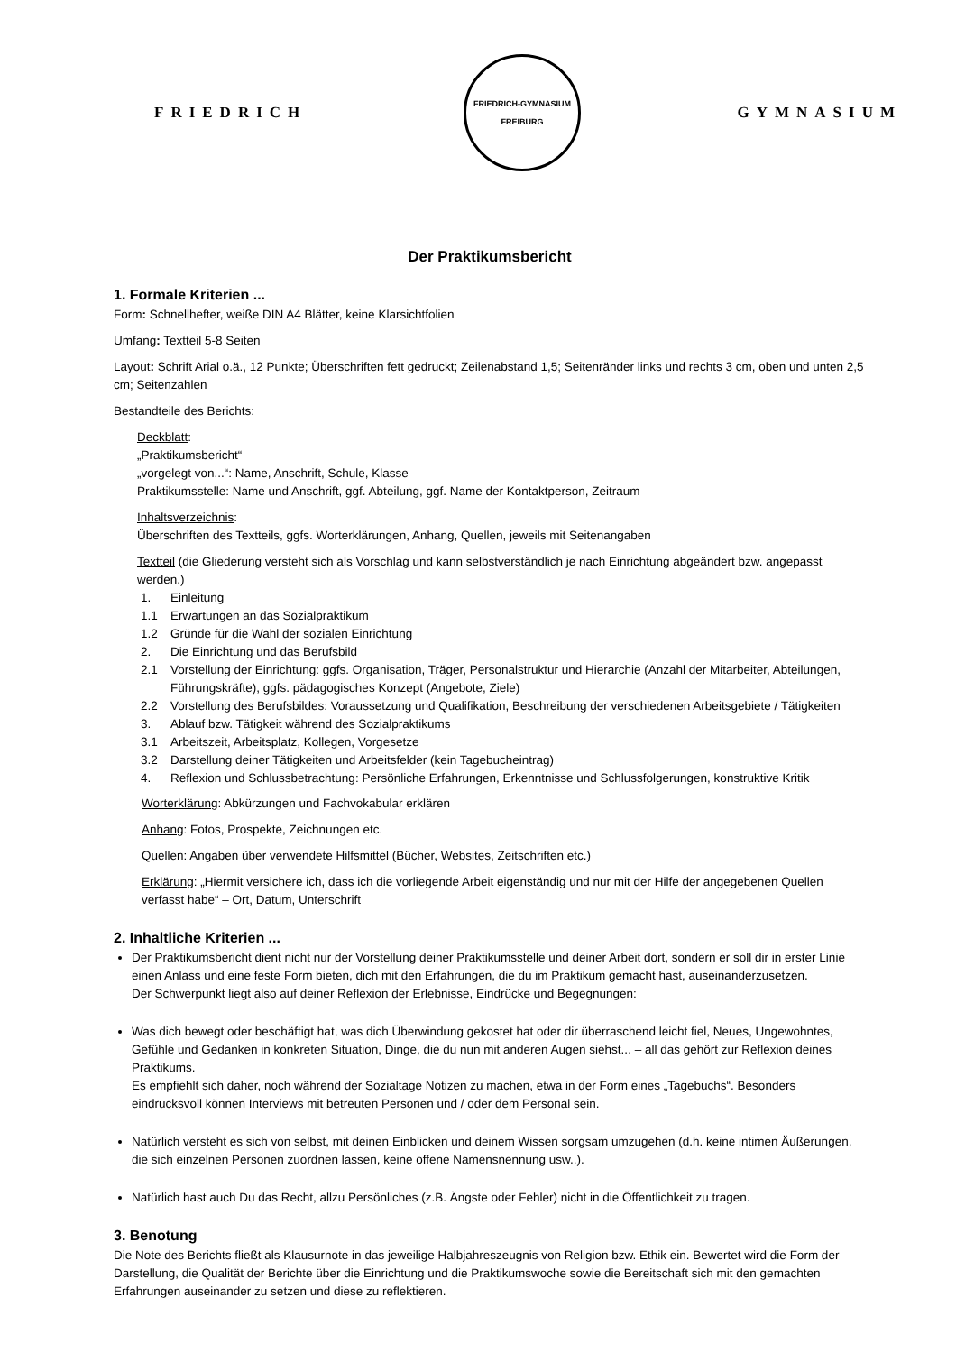FRIEDRICH
FRIEDRICH-GYMNASIUM
FREIBURG
GYMNASIUM
Der Praktikumsbericht
1. Formale Kriterien ...
Form: Schnellhefter, weiße DIN A4 Blätter, keine Klarsichtfolien
Umfang: Textteil 5-8 Seiten
Layout: Schrift Arial o.ä., 12 Punkte; Überschriften fett gedruckt; Zeilenabstand 1,5; Seitenränder links und rechts 3 cm, oben und unten 2,5 cm; Seitenzahlen
Bestandteile des Berichts:
Deckblatt:
„Praktikumsbericht“
„vorgelegt von...“: Name, Anschrift, Schule, Klasse
Praktikumsstelle: Name und Anschrift, ggf. Abteilung, ggf. Name der Kontaktperson, Zeitraum
Inhaltsverzeichnis:
Überschriften des Textteils, ggfs. Worterklärungen, Anhang, Quellen, jeweils mit Seitenangaben
Textteil (die Gliederung versteht sich als Vorschlag und kann selbstverständlich je nach Einrichtung abgeändert bzw. angepasst werden.)
| 1. | Einleitung |
| 1.1 | Erwartungen an das Sozialpraktikum |
| 1.2 | Gründe für die Wahl der sozialen Einrichtung |
| 2. | Die Einrichtung und das Berufsbild |
| 2.1 | Vorstellung der Einrichtung: ggfs. Organisation, Träger, Personalstruktur und Hierarchie (Anzahl der Mitarbeiter, Abteilungen, Führungskräfte), ggfs. pädagogisches Konzept (Angebote, Ziele) |
| 2.2 | Vorstellung des Berufsbildes: Voraussetzung und Qualifikation, Beschreibung der verschiedenen Arbeitsgebiete / Tätigkeiten |
| 3. | Ablauf bzw. Tätigkeit während des Sozialpraktikums |
| 3.1 | Arbeitszeit, Arbeitsplatz, Kollegen, Vorgesetze |
| 3.2 | Darstellung deiner Tätigkeiten und Arbeitsfelder (kein Tagebucheintrag) |
| 4. | Reflexion und Schlussbetrachtung: Persönliche Erfahrungen, Erkenntnisse und Schlussfolgerungen, konstruktive Kritik |
Worterklärung: Abkürzungen und Fachvokabular erklären
Anhang: Fotos, Prospekte, Zeichnungen etc.
Quellen: Angaben über verwendete Hilfsmittel (Bücher, Websites, Zeitschriften etc.)
Erklärung: „Hiermit versichere ich, dass ich die vorliegende Arbeit eigenständig und nur mit der Hilfe der angegebenen Quellen verfasst habe“ – Ort, Datum, Unterschrift
2. Inhaltliche Kriterien ...
Der Praktikumsbericht dient nicht nur der Vorstellung deiner Praktikumsstelle und deiner Arbeit dort, sondern er soll dir in erster Linie einen Anlass und eine feste Form bieten, dich mit den Erfahrungen, die du im Praktikum gemacht hast, auseinanderzusetzen.
Der Schwerpunkt liegt also auf deiner Reflexion der Erlebnisse, Eindrücke und Begegnungen:
Was dich bewegt oder beschäftigt hat, was dich Überwindung gekostet hat oder dir überraschend leicht fiel, Neues, Ungewohntes, Gefühle und Gedanken in konkreten Situation, Dinge, die du nun mit anderen Augen siehst... – all das gehört zur Reflexion deines Praktikums.
Es empfiehlt sich daher, noch während der Sozialtage Notizen zu machen, etwa in der Form eines „Tagebuchs“. Besonders eindrucksvoll können Interviews mit betreuten Personen und / oder dem Personal sein.
Natürlich versteht es sich von selbst, mit deinen Einblicken und deinem Wissen sorgsam umzugehen (d.h. keine intimen Äußerungen, die sich einzelnen Personen zuordnen lassen, keine offene Namensnennung usw..).
Natürlich hast auch Du das Recht, allzu Persönliches (z.B. Ängste oder Fehler) nicht in die Öffentlichkeit zu tragen.
3. Benotung
Die Note des Berichts fließt als Klausurnote in das jeweilige Halbjahreszeugnis von Religion bzw. Ethik ein. Bewertet wird die Form der Darstellung, die Qualität der Berichte über die Einrichtung und die Praktikumswoche sowie die Bereitschaft sich mit den gemachten Erfahrungen auseinander zu setzen und diese zu reflektieren.